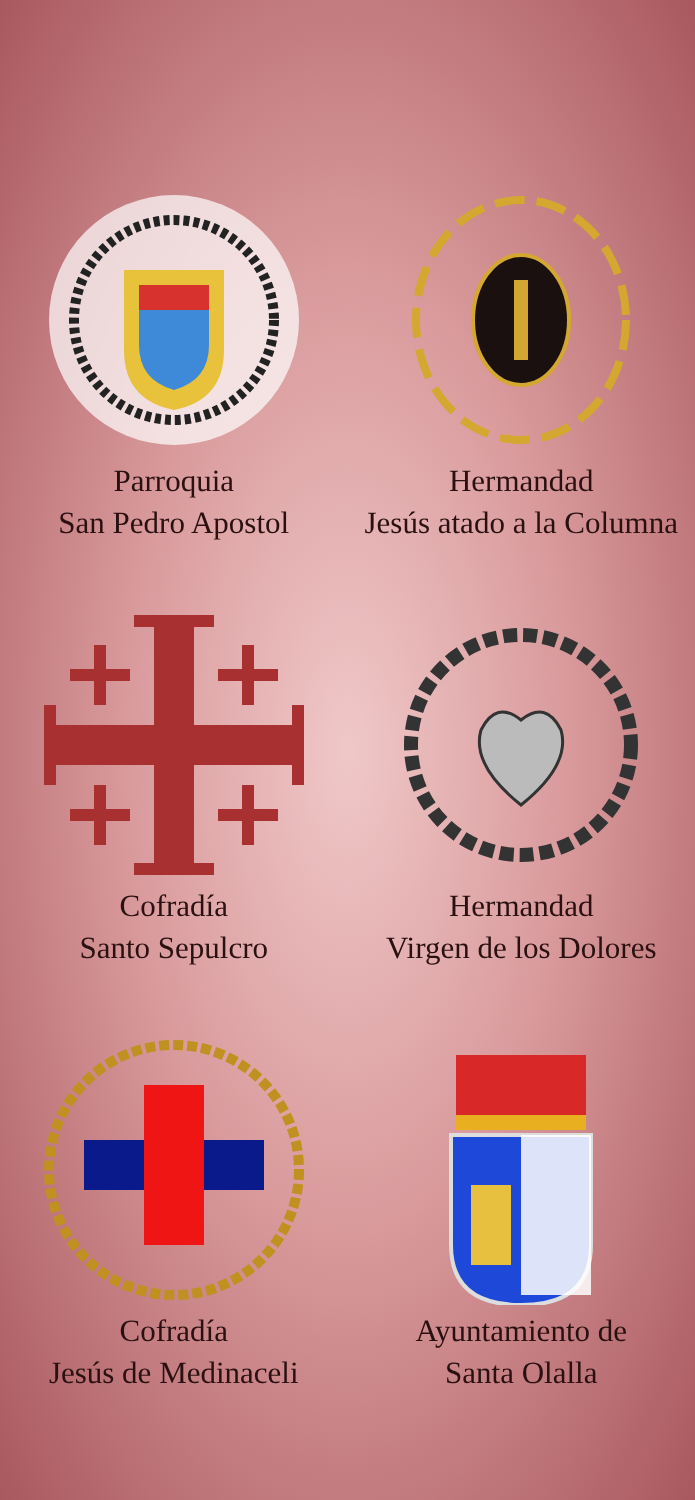Parroquia
San Pedro Apostol
Hermandad
Jesús atado a la Columna
Cofradía
Santo Sepulcro
Hermandad
Virgen de los Dolores
Cofradía
Jesús de Medinaceli
Ayuntamiento de
Santa Olalla